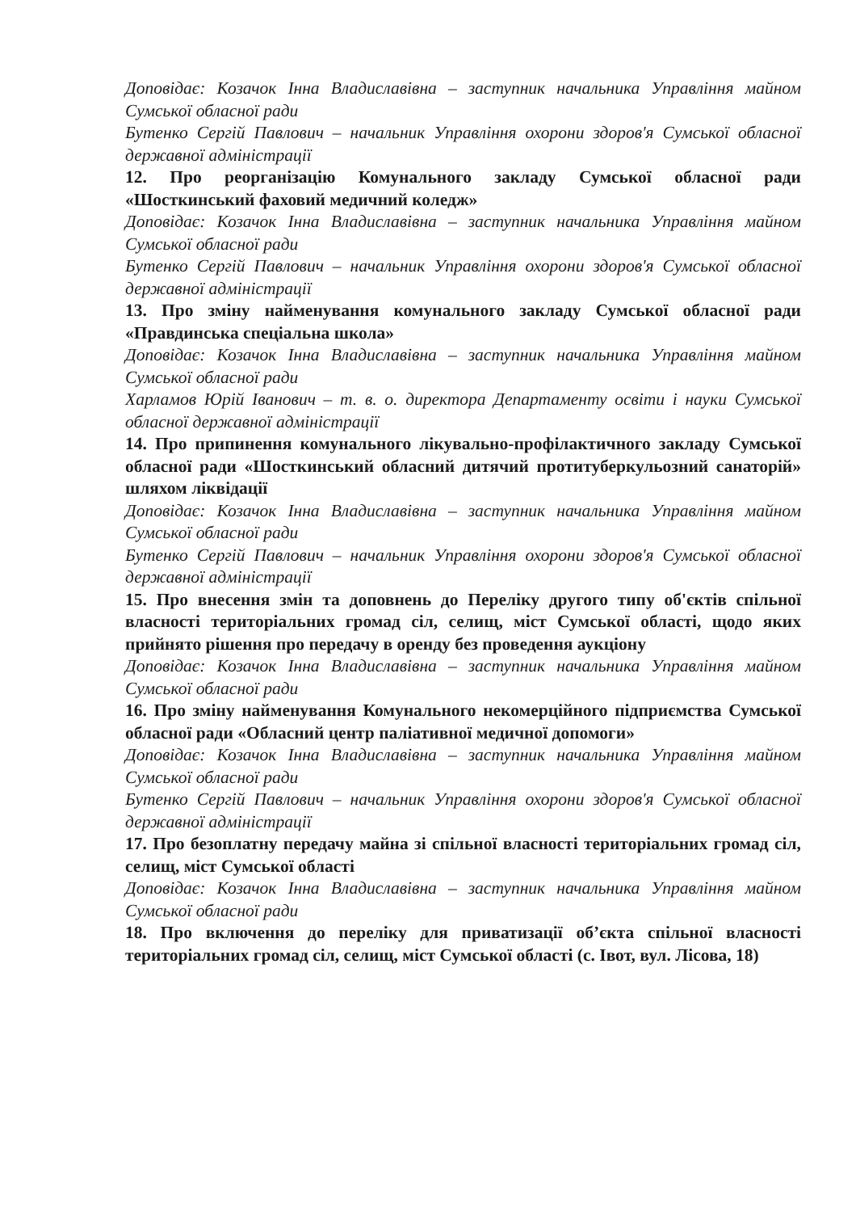Доповідає: Козачок Інна Владиславівна – заступник начальника Управління майном Сумської обласної ради
Бутенко Сергій Павлович – начальник Управління охорони здоров'я Сумської обласної державної адміністрації
12. Про реорганізацію Комунального закладу Сумської обласної ради «Шосткинський фаховий медичний коледж»
Доповідає: Козачок Інна Владиславівна – заступник начальника Управління майном Сумської обласної ради
Бутенко Сергій Павлович – начальник Управління охорони здоров'я Сумської обласної державної адміністрації
13. Про зміну найменування комунального закладу Сумської обласної ради «Правдинська спеціальна школа»
Доповідає: Козачок Інна Владиславівна – заступник начальника Управління майном Сумської обласної ради
Харламов Юрій Іванович – т. в. о. директора Департаменту освіти і науки Сумської обласної державної адміністрації
14. Про припинення комунального лікувально-профілактичного закладу Сумської обласної ради «Шосткинський обласний дитячий протитуберкульозний санаторій» шляхом ліквідації
Доповідає: Козачок Інна Владиславівна – заступник начальника Управління майном Сумської обласної ради
Бутенко Сергій Павлович – начальник Управління охорони здоров'я Сумської обласної державної адміністрації
15. Про внесення змін та доповнень до Переліку другого типу об'єктів спільної власності територіальних громад сіл, селищ, міст Сумської області, щодо яких прийнято рішення про передачу в оренду без проведення аукціону
Доповідає: Козачок Інна Владиславівна – заступник начальника Управління майном Сумської обласної ради
16. Про зміну найменування Комунального некомерційного підприємства Сумської обласної ради «Обласний центр паліативної медичної допомоги»
Доповідає: Козачок Інна Владиславівна – заступник начальника Управління майном Сумської обласної ради
Бутенко Сергій Павлович – начальник Управління охорони здоров'я Сумської обласної державної адміністрації
17. Про безоплатну передачу майна зі спільної власності територіальних громад сіл, селищ, міст Сумської області
Доповідає: Козачок Інна Владиславівна – заступник начальника Управління майном Сумської обласної ради
18. Про включення до переліку для приватизації об’єкта спільної власності територіальних громад сіл, селищ, міст Сумської області (с. Івот, вул. Лісова, 18)